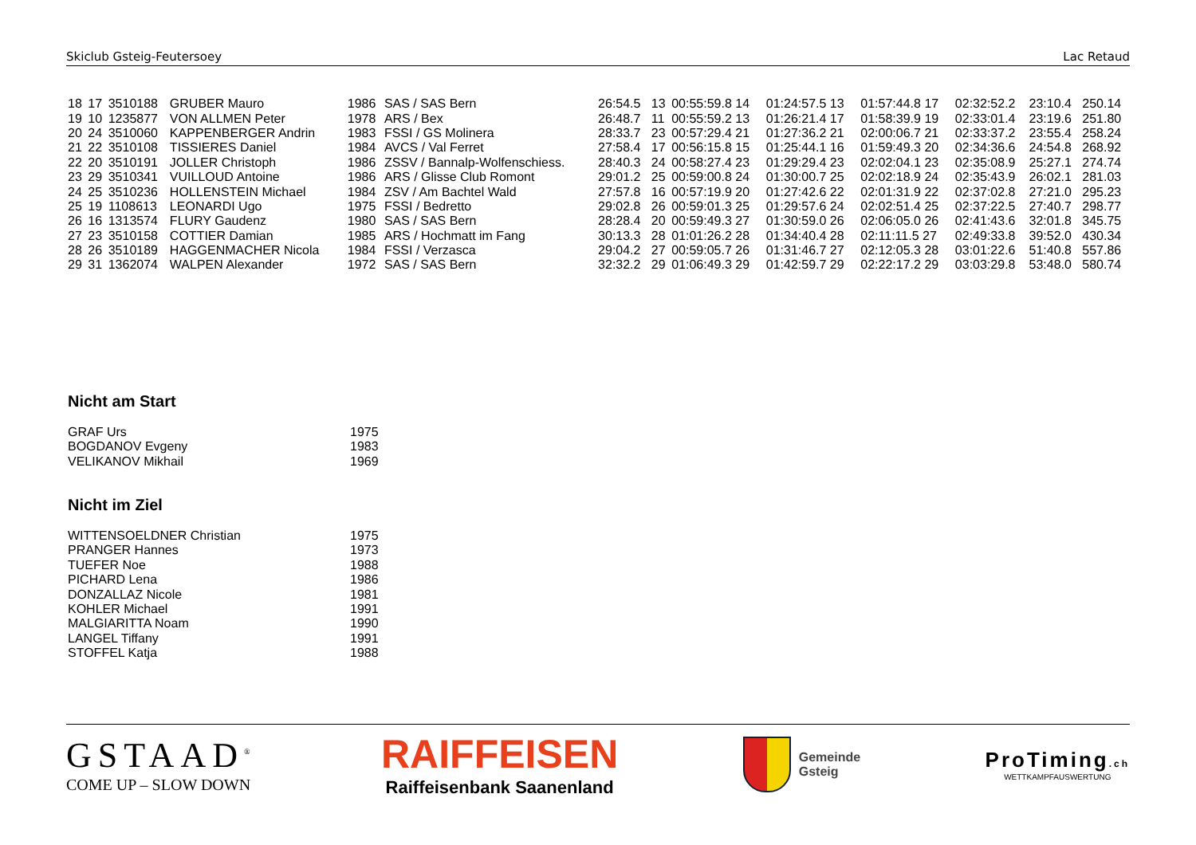Skiclub Gsteig-Feutersoey Lac Retaud
| 18 | 17 | 3510188 | GRUBER Mauro | 1986 | SAS / SAS Bern | 26:54.5 | 13 | 00:55:59.8 14 | 01:24:57.5 13 | 01:57:44.8 17 | 02:32:52.2 | 23:10.4 | 250.14 |
| 19 | 10 | 1235877 | VON ALLMEN Peter | 1978 | ARS / Bex | 26:48.7 | 11 | 00:55:59.2 13 | 01:26:21.4 17 | 01:58:39.9 19 | 02:33:01.4 | 23:19.6 | 251.80 |
| 20 | 24 | 3510060 | KAPPENBERGER Andrin | 1983 | FSSI / GS Molinera | 28:33.7 | 23 | 00:57:29.4 21 | 01:27:36.2 21 | 02:00:06.7 21 | 02:33:37.2 | 23:55.4 | 258.24 |
| 21 | 22 | 3510108 | TISSIERES Daniel | 1984 | AVCS / Val Ferret | 27:58.4 | 17 | 00:56:15.8 15 | 01:25:44.1 16 | 01:59:49.3 20 | 02:34:36.6 | 24:54.8 | 268.92 |
| 22 | 20 | 3510191 | JOLLER Christoph | 1986 | ZSSV / Bannalp-Wolfenschiess. | 28:40.3 | 24 | 00:58:27.4 23 | 01:29:29.4 23 | 02:02:04.1 23 | 02:35:08.9 | 25:27.1 | 274.74 |
| 23 | 29 | 3510341 | VUILLOUD Antoine | 1986 | ARS / Glisse Club Romont | 29:01.2 | 25 | 00:59:00.8 24 | 01:30:00.7 25 | 02:02:18.9 24 | 02:35:43.9 | 26:02.1 | 281.03 |
| 24 | 25 | 3510236 | HOLLENSTEIN Michael | 1984 | ZSV / Am Bachtel Wald | 27:57.8 | 16 | 00:57:19.9 20 | 01:27:42.6 22 | 02:01:31.9 22 | 02:37:02.8 | 27:21.0 | 295.23 |
| 25 | 19 | 1108613 | LEONARDI Ugo | 1975 | FSSI / Bedretto | 29:02.8 | 26 | 00:59:01.3 25 | 01:29:57.6 24 | 02:02:51.4 25 | 02:37:22.5 | 27:40.7 | 298.77 |
| 26 | 16 | 1313574 | FLURY Gaudenz | 1980 | SAS / SAS Bern | 28:28.4 | 20 | 00:59:49.3 27 | 01:30:59.0 26 | 02:06:05.0 26 | 02:41:43.6 | 32:01.8 | 345.75 |
| 27 | 23 | 3510158 | COTTIER Damian | 1985 | ARS / Hochmatt im Fang | 30:13.3 | 28 | 01:01:26.2 28 | 01:34:40.4 28 | 02:11:11.5 27 | 02:49:33.8 | 39:52.0 | 430.34 |
| 28 | 26 | 3510189 | HAGGENMACHER Nicola | 1984 | FSSI / Verzasca | 29:04.2 | 27 | 00:59:05.7 26 | 01:31:46.7 27 | 02:12:05.3 28 | 03:01:22.6 | 51:40.8 | 557.86 |
| 29 | 31 | 1362074 | WALPEN Alexander | 1972 | SAS / SAS Bern | 32:32.2 | 29 | 01:06:49.3 29 | 01:42:59.7 29 | 02:22:17.2 29 | 03:03:29.8 | 53:48.0 | 580.74 |
Nicht am Start
| GRAF Urs | 1975 |
| BOGDANOV Evgeny | 1983 |
| VELIKANOV Mikhail | 1969 |
Nicht im Ziel
| WITTENSOELDNER Christian | 1975 |
| PRANGER Hannes | 1973 |
| TUEFER Noe | 1988 |
| PICHARD Lena | 1986 |
| DONZALLAZ Nicole | 1981 |
| KOHLER Michael | 1991 |
| MALGIARITTA Noam | 1990 |
| LANGEL Tiffany | 1991 |
| STOFFEL Katja | 1988 |
GSTAAD<sup>®</sup>
COME UP – SLOW DOWN
RAIFFEISEN
Raiffeisenbank Saanenland
Gemeinde
Gsteig
ProTiming.ch
WETTKAMPFAUSWERTUNG